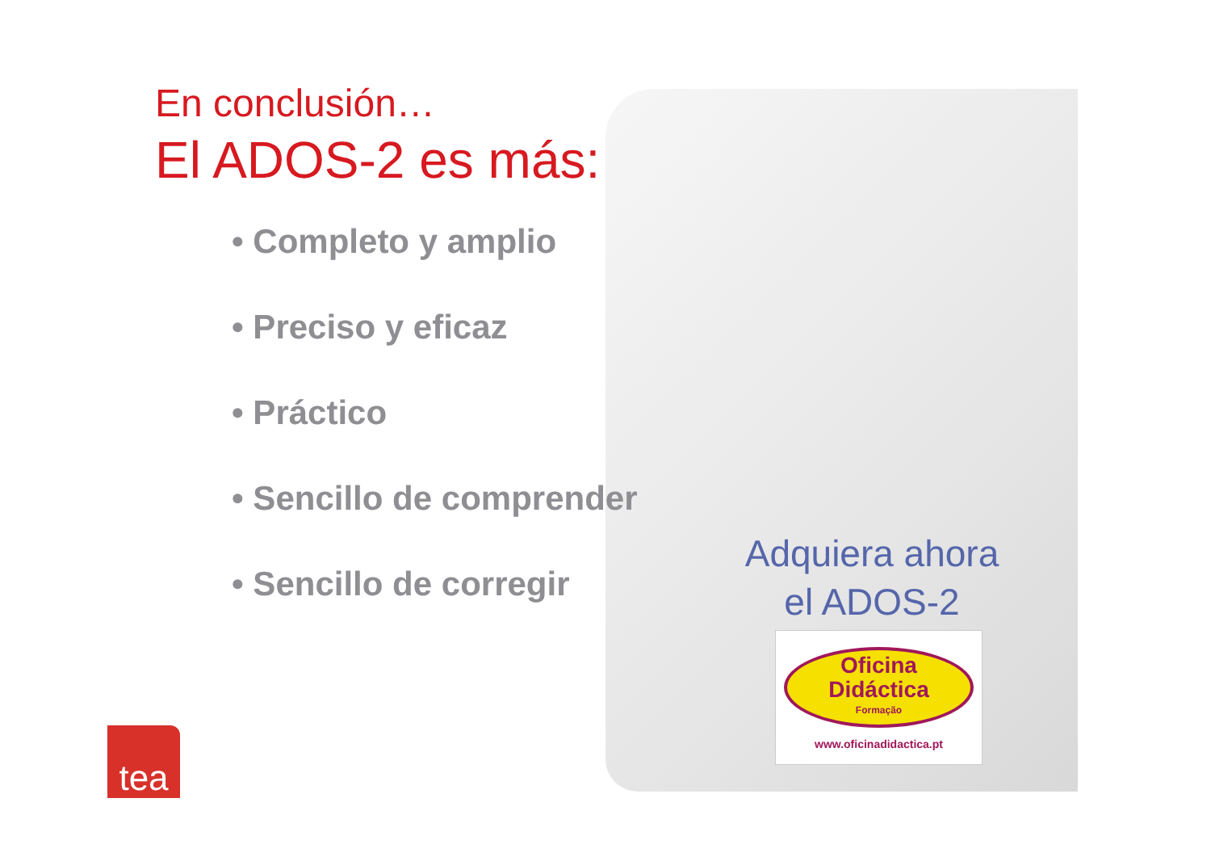En conclusión…
El ADOS-2 es más:
• Completo y amplio
• Preciso y eficaz
• Práctico
• Sencillo de comprender
• Sencillo de corregir
Adquiera ahora
el ADOS-2
Oficina
Didáctica
Formação
www.oficinadidactica.pt
tea